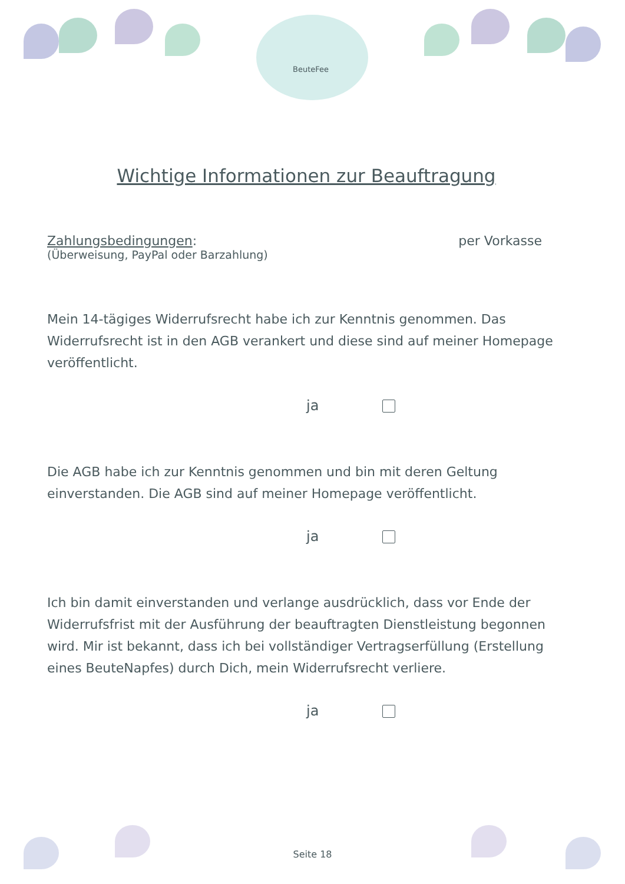BeuteFee
Wichtige Informationen zur Beauftragung
Zahlungsbedingungen: per Vorkasse
(Überweisung, PayPal oder Barzahlung)
Mein 14-tägiges Widerrufsrecht habe ich zur Kenntnis genommen. Das Widerrufsrecht ist in den AGB verankert und diese sind auf meiner Homepage veröffentlicht.
ja
Die AGB habe ich zur Kenntnis genommen und bin mit deren Geltung einverstanden. Die AGB sind auf meiner Homepage veröffentlicht.
ja
Ich bin damit einverstanden und verlange ausdrücklich, dass vor Ende der Widerrufsfrist mit der Ausführung der beauftragten Dienstleistung begonnen wird. Mir ist bekannt, dass ich bei vollständiger Vertragserfüllung (Erstellung eines BeuteNapfes) durch Dich, mein Widerrufsrecht verliere.
ja
Seite 18